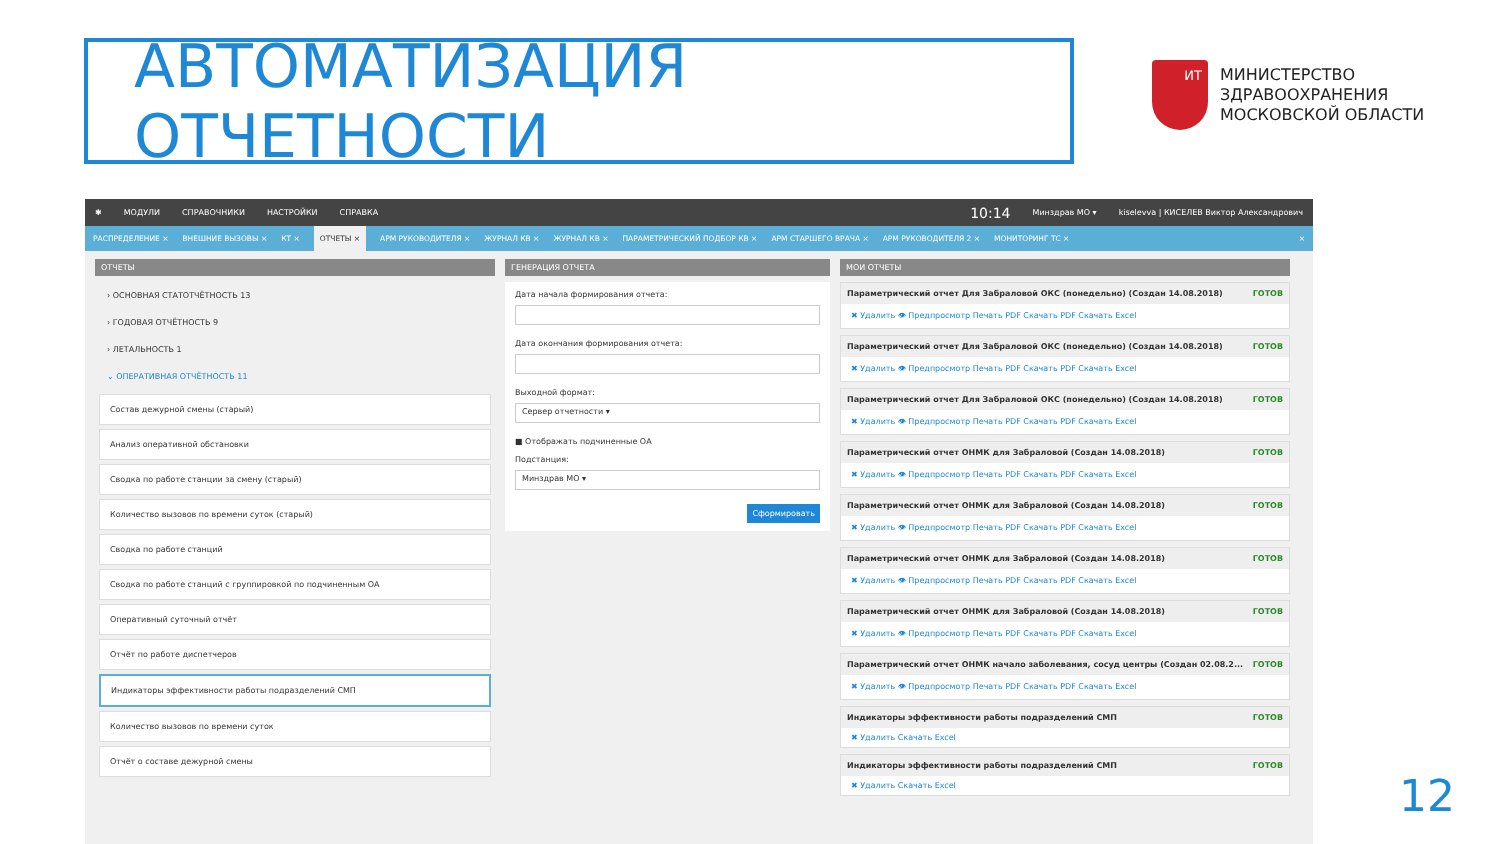АВТОМАТИЗАЦИЯ ОТЧЕТНОСТИ
ИТ
МИНИСТЕРСТВО
ЗДРАВООХРАНЕНИЯ
МОСКОВСКОЙ ОБЛАСТИ
✱ МОДУЛИ СПРАВОЧНИКИ НАСТРОЙКИ СПРАВКА 10:14 Минздрав МО ▾ kiselevva | КИСЕЛЕВ Виктор Александрович
РАСПРЕДЕЛЕНИЕ × ВНЕШНИЕ ВЫЗОВЫ × КТ × ОТЧЕТЫ × АРМ РУКОВОДИТЕЛЯ × ЖУРНАЛ КВ × ЖУРНАЛ КВ × ПАРАМЕТРИЧЕСКИЙ ПОДБОР КВ × АРМ СТАРШЕГО ВРАЧА × АРМ РУКОВОДИТЕЛЯ 2 × МОНИТОРИНГ ТС × ×
ОТЧЕТЫ
› ОСНОВНАЯ СТАТОТЧЁТНОСТЬ 13
› ГОДОВАЯ ОТЧЁТНОСТЬ 9
› ЛЕТАЛЬНОСТЬ 1
⌄ ОПЕРАТИВНАЯ ОТЧЁТНОСТЬ 11
Состав дежурной смены (старый)
Анализ оперативной обстановки
Сводка по работе станции за смену (старый)
Количество вызовов по времени суток (старый)
Сводка по работе станций
Сводка по работе станций с группировкой по подчиненным ОА
Оперативный суточный отчёт
Отчёт по работе диспетчеров
Индикаторы эффективности работы подразделений СМП
Количество вызовов по времени суток
Отчёт о составе дежурной смены
ГЕНЕРАЦИЯ ОТЧЕТА
Дата начала формирования отчета:
Дата окончания формирования отчета:
Выходной формат:
Сервер отчетности ▾
■ Отображать подчиненные ОА
Подстанция:
Минздрав МО ▾
Сформировать
МОИ ОТЧЕТЫ
Параметрический отчет Для Забраловой ОКС (понедельно) (Создан 14.08.2018) ГОТОВ
✖ Удалить 👁 Предпросмотр Печать PDF Скачать PDF Скачать Excel
Параметрический отчет Для Забраловой ОКС (понедельно) (Создан 14.08.2018) ГОТОВ
✖ Удалить 👁 Предпросмотр Печать PDF Скачать PDF Скачать Excel
Параметрический отчет Для Забраловой ОКС (понедельно) (Создан 14.08.2018) ГОТОВ
✖ Удалить 👁 Предпросмотр Печать PDF Скачать PDF Скачать Excel
Параметрический отчет ОНМК для Забраловой (Создан 14.08.2018) ГОТОВ
✖ Удалить 👁 Предпросмотр Печать PDF Скачать PDF Скачать Excel
Параметрический отчет ОНМК для Забраловой (Создан 14.08.2018) ГОТОВ
✖ Удалить 👁 Предпросмотр Печать PDF Скачать PDF Скачать Excel
Параметрический отчет ОНМК для Забраловой (Создан 14.08.2018) ГОТОВ
✖ Удалить 👁 Предпросмотр Печать PDF Скачать PDF Скачать Excel
Параметрический отчет ОНМК для Забраловой (Создан 14.08.2018) ГОТОВ
✖ Удалить 👁 Предпросмотр Печать PDF Скачать PDF Скачать Excel
Параметрический отчет ОНМК начало заболевания, сосуд центры (Создан 02.08.2... ГОТОВ
✖ Удалить 👁 Предпросмотр Печать PDF Скачать PDF Скачать Excel
Индикаторы эффективности работы подразделений СМП ГОТОВ
✖ Удалить Скачать Excel
Индикаторы эффективности работы подразделений СМП ГОТОВ
✖ Удалить Скачать Excel
12